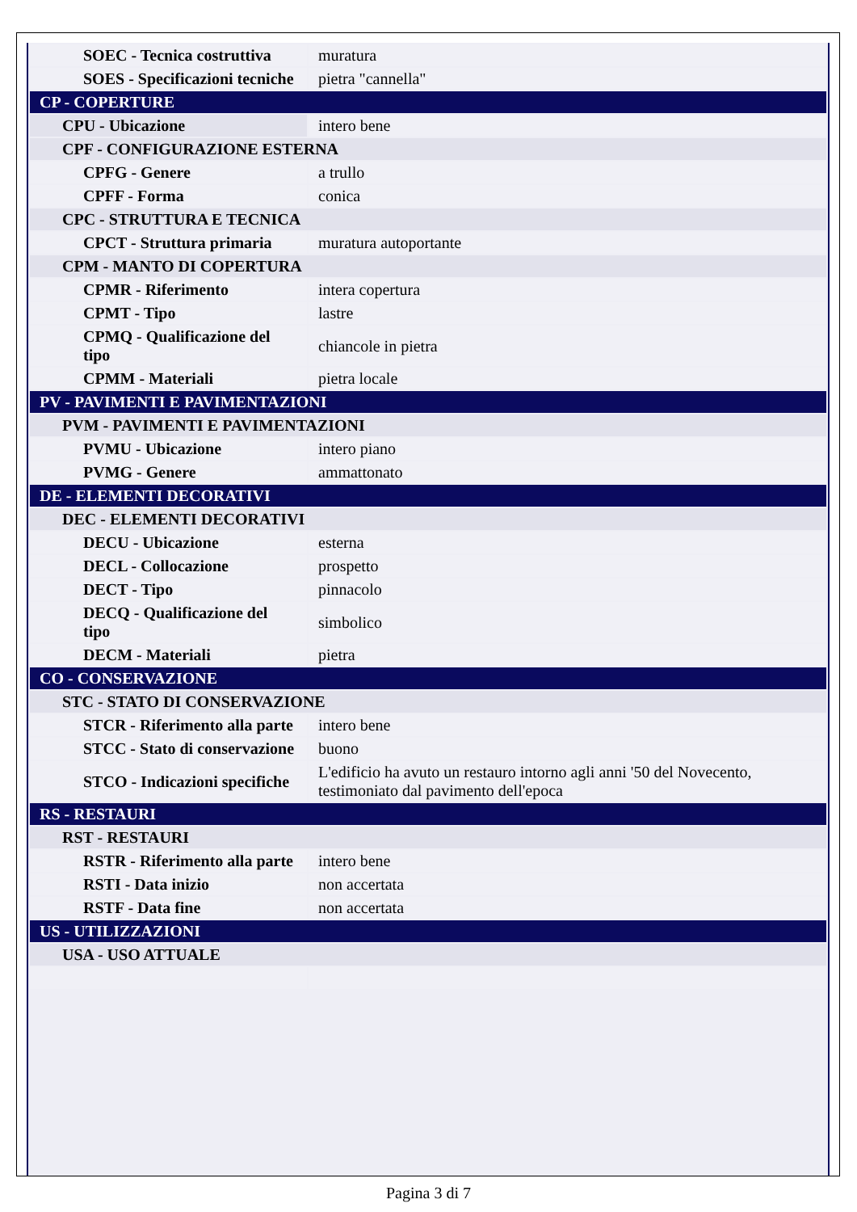| SOEC - Tecnica costruttiva | muratura |
| SOES - Specificazioni tecniche | pietra "cannella" |
| CP - COPERTURE | |
| CPU - Ubicazione | intero bene |
| CPF - CONFIGURAZIONE ESTERNA | |
| CPFG - Genere | a trullo |
| CPFF - Forma | conica |
| CPC - STRUTTURA E TECNICA | |
| CPCT - Struttura primaria | muratura autoportante |
| CPM - MANTO DI COPERTURA | |
| CPMR - Riferimento | intera copertura |
| CPMT - Tipo | lastre |
| CPMQ - Qualificazione del tipo | chiancole in pietra |
| CPMM - Materiali | pietra locale |
| PV - PAVIMENTI E PAVIMENTAZIONI | |
| PVM - PAVIMENTI E PAVIMENTAZIONI | |
| PVMU - Ubicazione | intero piano |
| PVMG - Genere | ammattonato |
| DE - ELEMENTI DECORATIVI | |
| DEC - ELEMENTI DECORATIVI | |
| DECU - Ubicazione | esterna |
| DECL - Collocazione | prospetto |
| DECT - Tipo | pinnacolo |
| DECQ - Qualificazione del tipo | simbolico |
| DECM - Materiali | pietra |
| CO - CONSERVAZIONE | |
| STC - STATO DI CONSERVAZIONE | |
| STCR - Riferimento alla parte | intero bene |
| STCC - Stato di conservazione | buono |
| STCO - Indicazioni specifiche | L'edificio ha avuto un restauro intorno agli anni '50 del Novecento, testimoniato dal pavimento dell'epoca |
| RS - RESTAURI | |
| RST - RESTAURI | |
| RSTR - Riferimento alla parte | intero bene |
| RSTI - Data inizio | non accertata |
| RSTF - Data fine | non accertata |
| US - UTILIZZAZIONI | |
| USA - USO ATTUALE | |
Pagina 3 di 7